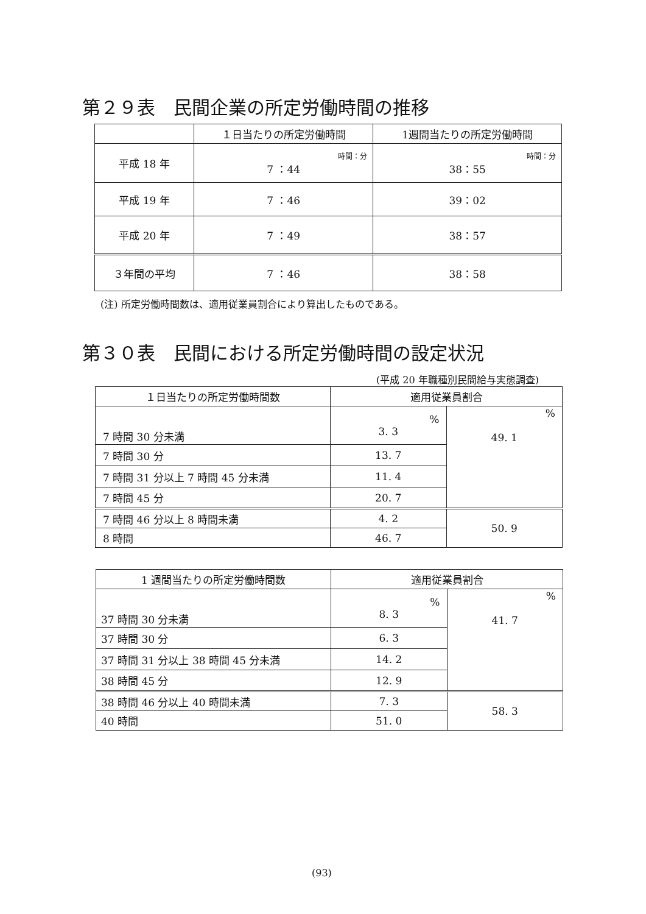第２９表　民間企業の所定労働時間の推移
| | １日当たりの所定労働時間 | 1週間当たりの所定労働時間 |
| --- | --- | --- |
| 平成 18 年 | 時間：分 7 ：44 | 時間：分 38：55 |
| 平成 19 年 | 7 ：46 | 39：02 |
| 平成 20 年 | 7 ：49 | 38：57 |
| ３年間の平均 | 7 ：46 | 38：58 |
(注) 所定労働時間数は、適用従業員割合により算出したものである。
第３０表　民間における所定労働時間の設定状況
(平成 20 年職種別民間給与実態調査)
| １日当たりの所定労働時間数 | 適用従業員割合 | |
| --- | --- | --- |
| 7 時間 30 分未満 | % 3. 3 | % 49. 1 |
| 7 時間 30 分 | 13. 7 | |
| 7 時間 31 分以上 7 時間 45 分未満 | 11. 4 | |
| 7 時間 45 分 | 20. 7 | |
| 7 時間 46 分以上 8 時間未満 | 4. 2 | 50. 9 |
| 8 時間 | 46. 7 | |
| 1 週間当たりの所定労働時間数 | 適用従業員割合 | |
| --- | --- | --- |
| 37 時間 30 分未満 | % 8. 3 | % 41. 7 |
| 37 時間 30 分 | 6. 3 | |
| 37 時間 31 分以上 38 時間 45 分未満 | 14. 2 | |
| 38 時間 45 分 | 12. 9 | |
| 38 時間 46 分以上 40 時間未満 | 7. 3 | 58. 3 |
| 40 時間 | 51. 0 | |
(93)